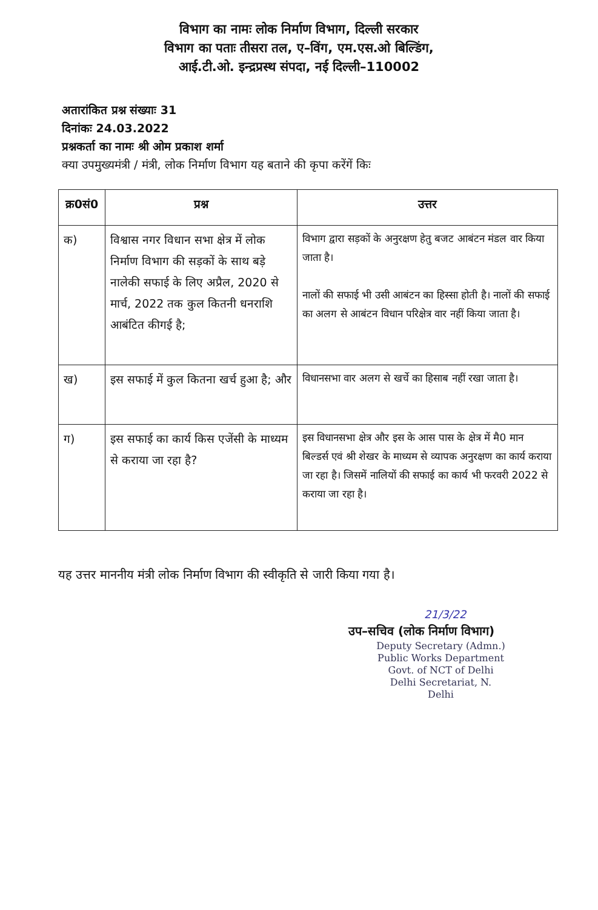विभाग का नामः लोक निर्माण विभाग, दिल्ली सरकार
विभाग का पताः तीसरा तल, ए–विंग, एम.एस.ओ बिल्डिंग,
आई.टी.ओ. इन्द्रप्रस्थ संपदा, नई दिल्ली–110002
अतारांकित प्रश्न संख्याः 31
दिनांकः 24.03.2022
प्रश्नकर्ता का नामः श्री ओम प्रकाश शर्मा
क्या उपमुख्यमंत्री / मंत्री, लोक निर्माण विभाग यह बताने की कृपा करेंगें किः
| क्र0सं0 | प्रश्न | उत्तर |
| --- | --- | --- |
| क) | विश्वास नगर विधान सभा क्षेत्र में लोक निर्माण विभाग की सड़कों के साथ बड़े नालेकी सफाई के लिए अप्रैल, 2020 से मार्च, 2022 तक कुल कितनी धनराशि आबंटित कीगई है; | विभाग द्वारा सड़कों के अनुरक्षण हेतु बजट आबंटन मंडल वार किया जाता है। नालों की सफाई भी उसी आबंटन का हिस्सा होती है। नालों की सफाई का अलग से आबंटन विधान परिक्षेत्र वार नहीं किया जाता है। |
| ख) | इस सफाई में कुल कितना खर्च हुआ है; और | विधानसभा वार अलग से खर्चे का हिसाब नहीं रखा जाता है। |
| ग) | इस सफाई का कार्य किस एजेंसी के माध्यम से कराया जा रहा है? | इस विधानसभा क्षेत्र और इस के आस पास के क्षेत्र में मै0 मान बिल्डर्स एवं श्री शेखर के माध्यम से व्यापक अनुरक्षण का कार्य कराया जा रहा है। जिसमें नालियों की सफाई का कार्य भी फरवरी 2022 से कराया जा रहा है। |
यह उत्तर माननीय मंत्री लोक निर्माण विभाग की स्वीकृति से जारी किया गया है।
21/3/22
उप–सचिव (लोक निर्माण विभाग)
Deputy Secretary (Admn.)
Public Works Department
Govt. of NCT of Delhi
Delhi Secretariat, N. Delhi